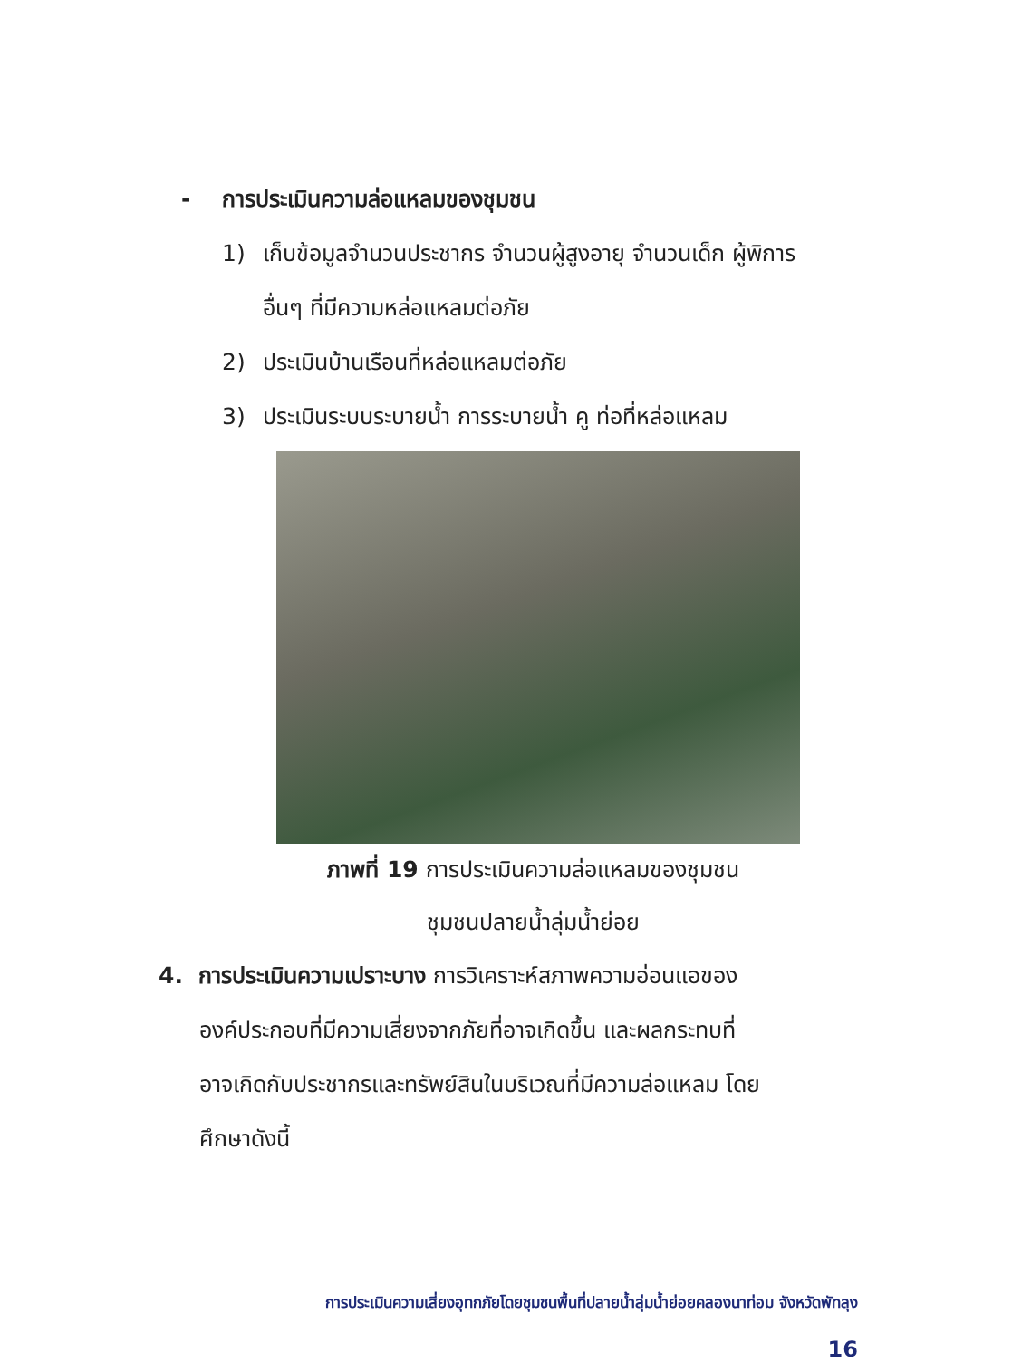- การประเมินความล่อแหลมของชุมชน
1) เก็บข้อมูลจำนวนประชากร จำนวนผู้สูงอายุ จำนวนเด็ก ผู้พิการ อื่นๆ ที่มีความหล่อแหลมต่อภัย
2) ประเมินบ้านเรือนที่หล่อแหลมต่อภัย
3) ประเมินระบบระบายน้ำ การระบายน้ำ คู ท่อที่หล่อแหลม
ภาพที่ 19 การประเมินความล่อแหลมของชุมชน
ชุมชนปลายน้ำลุ่มน้ำย่อย
4. การประเมินความเปราะบาง การวิเคราะห์สภาพความอ่อนแอของ
องค์ประกอบที่มีความเสี่ยงจากภัยที่อาจเกิดขึ้น และผลกระทบที่
อาจเกิดกับประชากรและทรัพย์สินในบริเวณที่มีความล่อแหลม โดย
ศึกษาดังนี้
การประเมินความเสี่ยงอุทกภัยโดยชุมชนพื้นที่ปลายน้ำลุ่มน้ำย่อยคลองนาท่อม จังหวัดพัทลุง
16